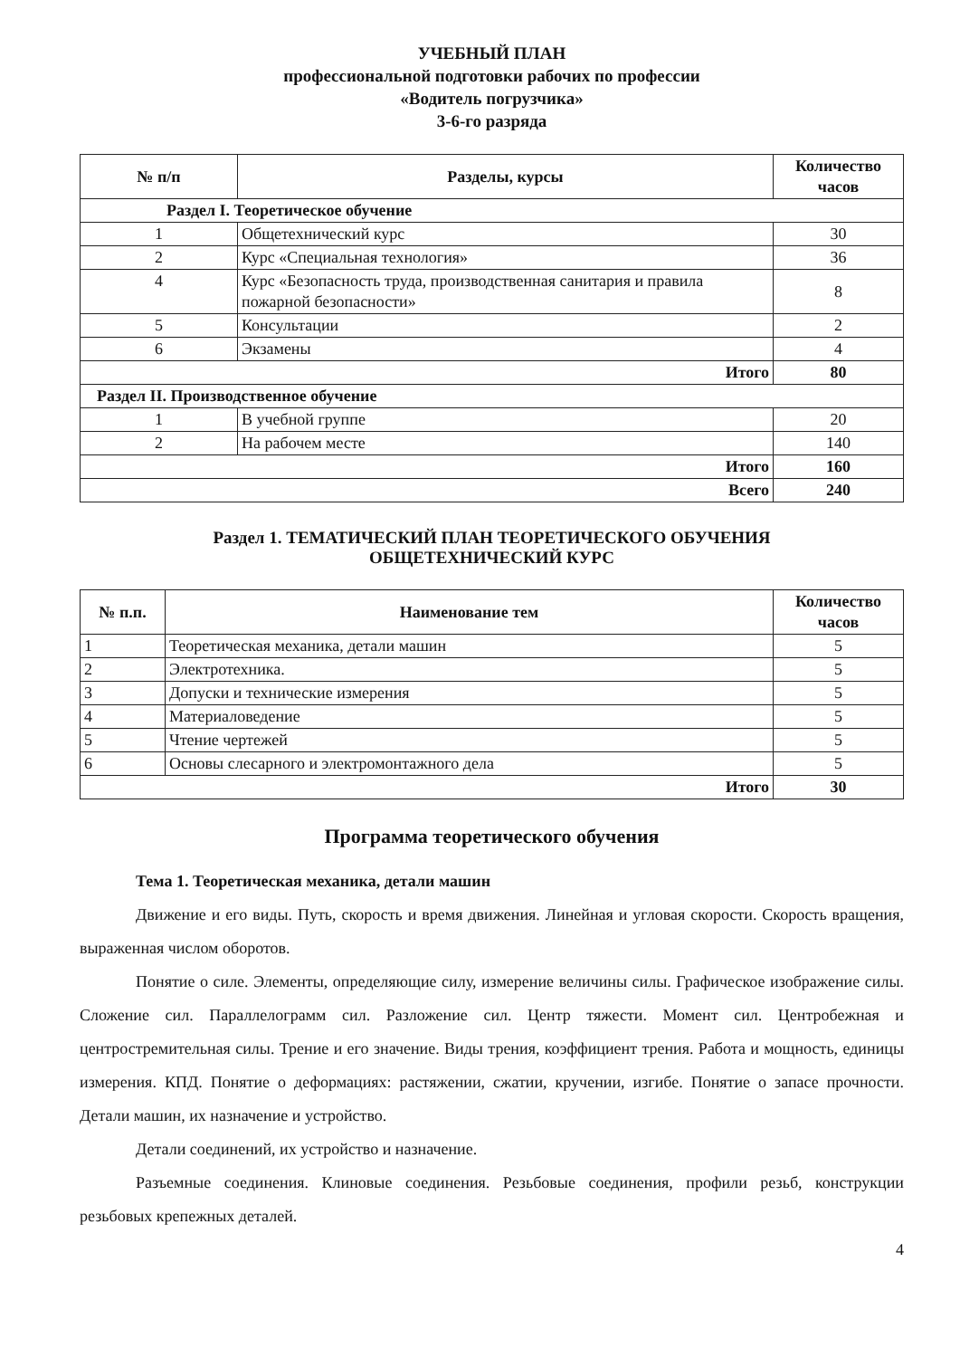УЧЕБНЫЙ ПЛАН
профессиональной подготовки рабочих по профессии
«Водитель погрузчика»
3-6-го разряда
| № п/п | Разделы, курсы | Количество часов |
| --- | --- | --- |
| Раздел I. Теоретическое обучение | | |
| 1 | Общетехнический курс | 30 |
| 2 | Курс «Специальная технология» | 36 |
| 4 | Курс «Безопасность труда, производственная санитария и правила пожарной безопасности» | 8 |
| 5 | Консультации | 2 |
| 6 | Экзамены | 4 |
| Итого | | 80 |
| Раздел II. Производственное обучение | | |
| 1 | В учебной группе | 20 |
| 2 | На рабочем месте | 140 |
| Итого | | 160 |
| Всего | | 240 |
Раздел 1. ТЕМАТИЧЕСКИЙ ПЛАН ТЕОРЕТИЧЕСКОГО ОБУЧЕНИЯ
ОБЩЕТЕХНИЧЕСКИЙ КУРС
| № п.п. | Наименование тем | Количество часов |
| --- | --- | --- |
| 1 | Теоретическая механика, детали машин | 5 |
| 2 | Электротехника. | 5 |
| 3 | Допуски и технические измерения | 5 |
| 4 | Материаловедение | 5 |
| 5 | Чтение чертежей | 5 |
| 6 | Основы слесарного и электромонтажного дела | 5 |
| Итого | | 30 |
Программа теоретического обучения
Тема 1. Теоретическая механика, детали машин
Движение и его виды. Путь, скорость и время движения. Линейная и угловая скорости. Скорость вращения, выраженная числом оборотов.
Понятие о силе. Элементы, определяющие силу, измерение величины силы. Графическое изображение силы. Сложение сил. Параллелограмм сил. Разложение сил. Центр тяжести. Момент сил. Центробежная и центростремительная силы. Трение и его значение. Виды трения, коэффициент трения. Работа и мощность, единицы измерения. КПД. Понятие о деформациях: растяжении, сжатии, кручении, изгибе. Понятие о запасе прочности. Детали машин, их назначение и устройство.
Детали соединений, их устройство и назначение.
Разъемные соединения. Клиновые соединения. Резьбовые соединения, профили резьб, конструкции резьбовых крепежных деталей.
4